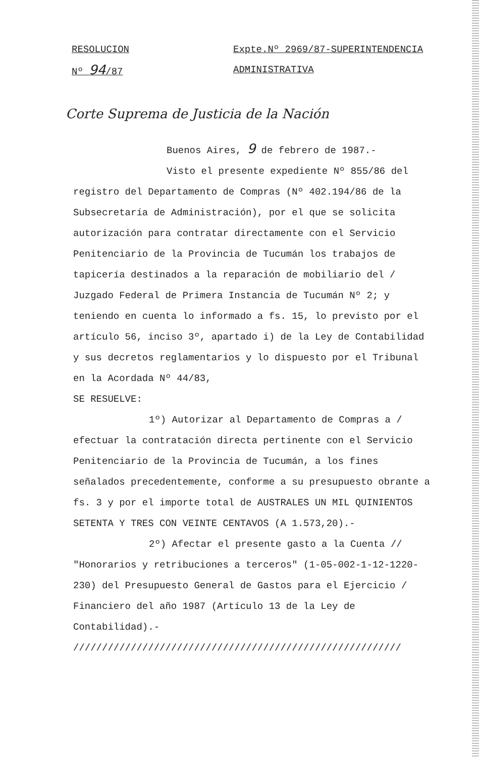RESOLUCION
Nº 94/87
Expte.Nº 2969/87-SUPERINTENDENCIA
ADMINISTRATIVA
Corte Suprema de Justicia de la Nación
Buenos Aires, 9 de febrero de 1987.-
Visto el presente expediente Nº 855/86 del registro del Departamento de Compras (Nº 402.194/86 de la Subsecretaría de Administración), por el que se solicita autorización para contratar directamente con el Servicio Penitenciario de la Provincia de Tucumán los trabajos de tapicería destinados a la reparación de mobiliario del / Juzgado Federal de Primera Instancia de Tucumán Nº 2; y teniendo en cuenta lo informado a fs. 15, lo previsto por el artículo 56, inciso 3º, apartado i) de la Ley de Contabilidad y sus decretos reglamentarios y lo dispuesto por el Tribunal en la Acordada Nº 44/83,
SE RESUELVE:
1º) Autorizar al Departamento de Compras a / efectuar la contratación directa pertinente con el Servicio Penitenciario de la Provincia de Tucumán, a los fines señalados precedentemente, conforme a su presupuesto obrante a fs. 3 y por el importe total de AUSTRALES UN MIL QUINIENTOS SETENTA Y TRES CON VEINTE CENTAVOS (A 1.573,20).-
2º) Afectar el presente gasto a la Cuenta // "Honorarios y retribuciones a terceros" (1-05-002-1-12-1220-230) del Presupuesto General de Gastos para el Ejercicio / Financiero del año 1987 (Artículo 13 de la Ley de Contabilidad).-
/////////////////////////////////////////////////////////